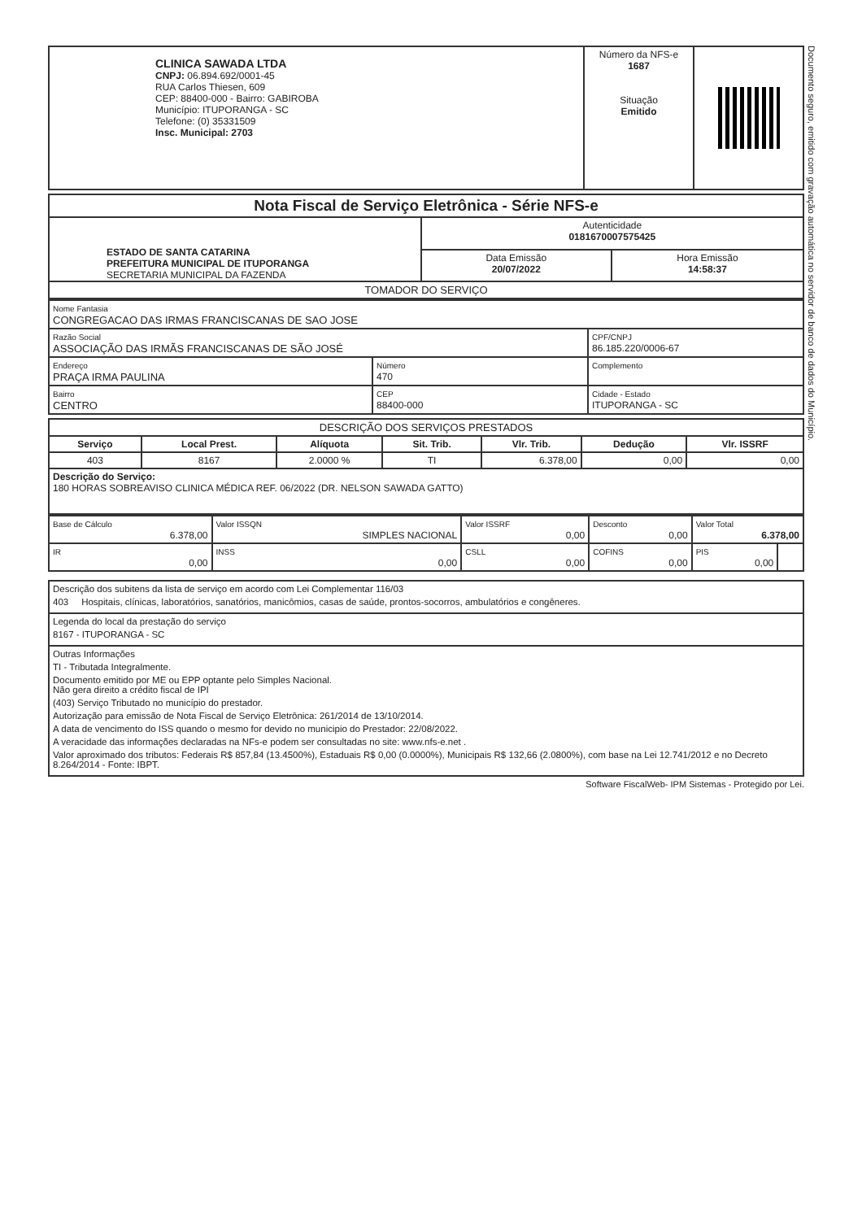Documento seguro, emitido com gravação automática no servidor de banco de dados do Município.
| CLINICA SAWADA LTDA CNPJ: 06.894.692/0001-45 RUA Carlos Thiesen, 609 CEP: 88400-000 - Bairro: GABIROBA Município: ITUPORANGA - SC Telefone: (0) 35331509 Insc. Municipal: 2703 | Número da NFS-e 1687 Situação Emitido | |
| Nota Fiscal de Serviço Eletrônica - Série NFS-e | | |
| ESTADO DE SANTA CATARINA PREFEITURA MUNICIPAL DE ITUPORANGA SECRETARIA MUNICIPAL DA FAZENDA | Autenticidade 0181670007575425 | |
| | Data Emissão 20/07/2022 | Hora Emissão 14:58:37 |
| TOMADOR DO SERVIÇO | | |
| Nome Fantasia CONGREGACAO DAS IRMAS FRANCISCANAS DE SAO JOSE | | |
| Razão Social ASSOCIAÇÃO DAS IRMÃS FRANCISCANAS DE SÃO JOSÉ | | CPF/CNPJ 86.185.220/0006-67 |
| Endereço PRAÇA IRMA PAULINA | Número 470 | Complemento |
| Bairro CENTRO | CEP 88400-000 | Cidade - Estado ITUPORANGA - SC |
| DESCRIÇÃO DOS SERVIÇOS PRESTADOS | | | | | | |
| Serviço | Local Prest. | Alíquota | Sit. Trib. | Vlr. Trib. | Dedução | Vlr. ISSRF |
| 403 | 8167 | 2.0000 % | TI | 6.378,00 | 0,00 | 0,00 |
| Descrição do Serviço: 180 HORAS SOBREAVISO CLINICA MÉDICA REF. 06/2022 (DR. NELSON SAWADA GATTO) | | | | | | |
| Base de Cálculo 6.378,00 | Valor ISSQN SIMPLES NACIONAL | Valor ISSRF 0,00 | Desconto 0,00 | Valor Total 6.378,00 | |
| IR 0,00 | INSS 0,00 | CSLL 0,00 | COFINS 0,00 | PIS 0,00 | |
Descrição dos subitens da lista de serviço em acordo com Lei Complementar 116/03
403 Hospitais, clínicas, laboratórios, sanatórios, manicômios, casas de saúde, prontos-socorros, ambulatórios e congêneres.
Legenda do local da prestação do serviço
8167 - ITUPORANGA - SC
Outras Informações
TI - Tributada Integralmente.
Documento emitido por ME ou EPP optante pelo Simples Nacional.
Não gera direito a crédito fiscal de IPI
(403) Serviço Tributado no município do prestador.
Autorização para emissão de Nota Fiscal de Serviço Eletrônica: 261/2014 de 13/10/2014.
A data de vencimento do ISS quando o mesmo for devido no municipio do Prestador: 22/08/2022.
A veracidade das informações declaradas na NFs-e podem ser consultadas no site: www.nfs-e.net .
Valor aproximado dos tributos: Federais R$ 857,84 (13.4500%), Estaduais R$ 0,00 (0.0000%), Municipais R$ 132,66 (2.0800%), com base na Lei 12.741/2012 e no Decreto 8.264/2014 - Fonte: IBPT.
Software FiscalWeb- IPM Sistemas - Protegido por Lei.